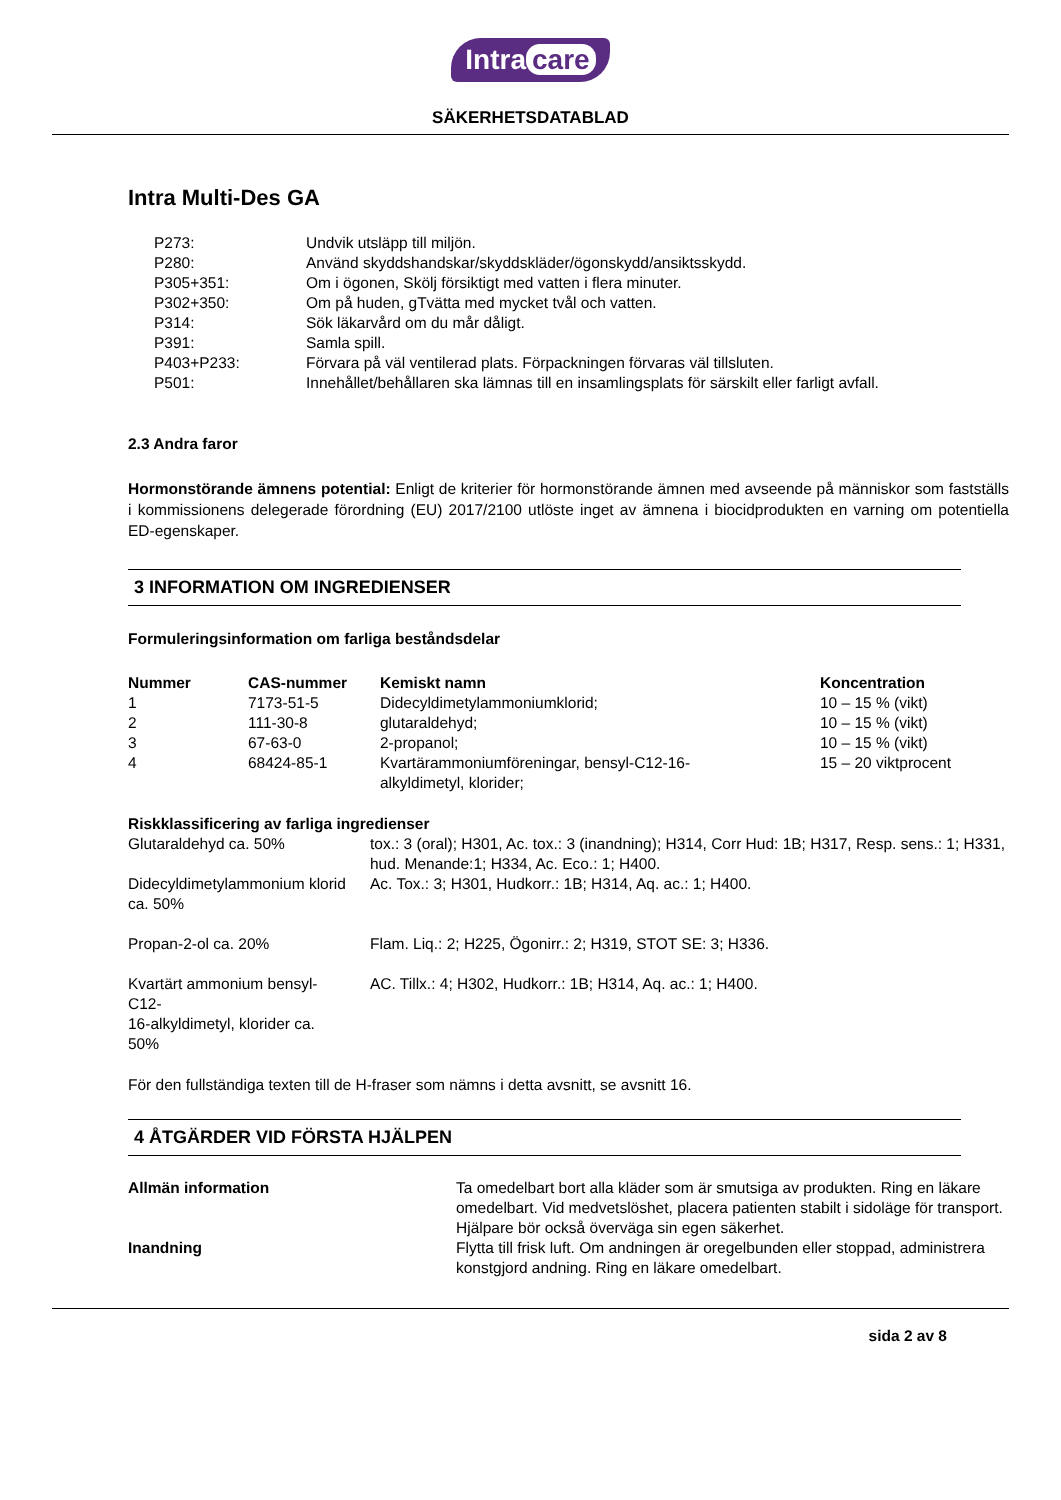Intra care
SÄKERHETSDATABLAD
Intra Multi-Des GA
| P273: | Undvik utsläpp till miljön. |
| P280: | Använd skyddshandskar/skyddskläder/ögonskydd/ansiktsskydd. |
| P305+351: | Om i ögonen, Skölj försiktigt med vatten i flera minuter. |
| P302+350: | Om på huden, gTvätta med mycket tvål och vatten. |
| P314: | Sök läkarvård om du mår dåligt. |
| P391: | Samla spill. |
| P403+P233: | Förvara på väl ventilerad plats. Förpackningen förvaras väl tillsluten. |
| P501: | Innehållet/behållaren ska lämnas till en insamlingsplats för särskilt eller farligt avfall. |
2.3 Andra faror
Hormonstörande ämnens potential: Enligt de kriterier för hormonstörande ämnen med avseende på människor som fastställs i kommissionens delegerade förordning (EU) 2017/2100 utlöste inget av ämnena i biocidprodukten en varning om potentiella ED-egenskaper.
3 INFORMATION OM INGREDIENSER
Formuleringsinformation om farliga beståndsdelar
| Nummer | CAS-nummer | Kemiskt namn | Koncentration |
| --- | --- | --- | --- |
| 1 | 7173-51-5 | Didecyldimetylammoniumklorid; | 10 – 15 % (vikt) |
| 2 | 111-30-8 | glutaraldehyd; | 10 – 15 % (vikt) |
| 3 | 67-63-0 | 2-propanol; | 10 – 15 % (vikt) |
| 4 | 68424-85-1 | Kvartärammoniumföreningar, bensyl-C12-16- alkyldimetyl, klorider; | 15 – 20 viktprocent |
Riskklassificering av farliga ingredienser
| Glutaraldehyd ca. 50% | tox.: 3 (oral); H301, Ac. tox.: 3 (inandning); H314, Corr Hud: 1B; H317, Resp. sens.: 1; H331, hud. Menande:1; H334, Ac. Eco.: 1; H400. |
| Didecyldimetylammonium klorid ca. 50% | Ac. Tox.: 3; H301, Hudkorr.: 1B; H314, Aq. ac.: 1; H400. |
| Propan-2-ol ca. 20% | Flam. Liq.: 2; H225, Ögonirr.: 2; H319, STOT SE: 3; H336. |
| Kvartärt ammonium bensyl-C12- 16-alkyldimetyl, klorider ca. 50% | AC. Tillx.: 4; H302, Hudkorr.: 1B; H314, Aq. ac.: 1; H400. |
För den fullständiga texten till de H-fraser som nämns i detta avsnitt, se avsnitt 16.
4 ÅTGÄRDER VID FÖRSTA HJÄLPEN
| Allmän information | Ta omedelbart bort alla kläder som är smutsiga av produkten. Ring en läkare omedelbart. Vid medvetslöshet, placera patienten stabilt i sidoläge för transport. Hjälpare bör också överväga sin egen säkerhet. |
| Inandning | Flytta till frisk luft. Om andningen är oregelbunden eller stoppad, administrera konstgjord andning. Ring en läkare omedelbart. |
sida 2 av 8